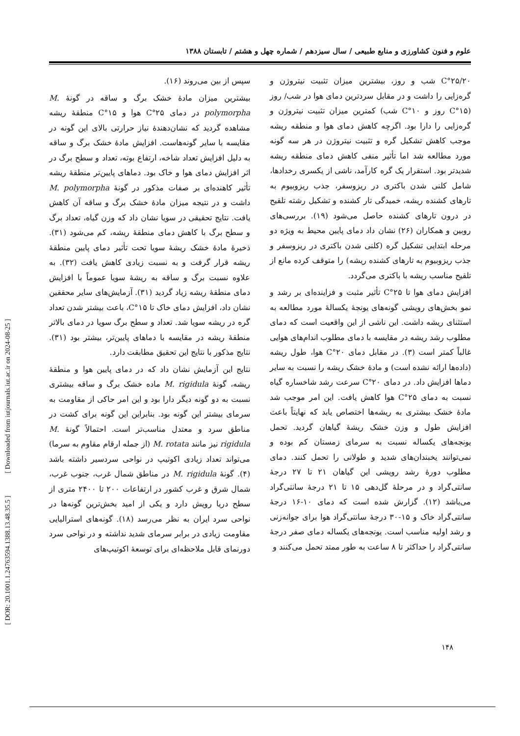علوم و فنون کشاورزی و منابع طبیعی / سال سیزدهم / شماره چهل و هشتم / تابستان ۱۳۸۸
C°۲۵/۲۰ شب و روز، بیشترین میزان تثبیت نیتروژن و گره‌زایی را داشت و در مقابل سردترین دمای هوا در شب/ روز (C°۱۵ روز و C°۱۰ شب) کمترین میزان تثبیت نیتروژن و گره‌زایی را دارا بود. اگرچه کاهش دمای هوا و منطقه ریشه موجب کاهش تشکیل گره و تثبیت نیتروژن در هر سه گونه مورد مطالعه شد اما تأثیر منفی کاهش دمای منطقه ریشه شدیدتر بود. استقرار یک گره کارآمد، ناشی از یکسری رخدادها، شامل کلنی شدن باکتری در ریزوسفر، جذب ریزوبیوم به تارهای کشنده ریشه، خمیدگی تار کشنده و تشکیل رشته تلقیح در درون تارهای کشنده حاصل می‌شود (۱۹). بررسی‌های روبین و همکاران (۲۶) نشان داد دمای پایین محیط به ویژه دو مرحله ابتدایی تشکیل گره (کلنی شدن باکتری در ریزوسفر و جذب ریزوبیوم به تارهای کشنده ریشه) را متوقف کرده مانع از تلقیح مناسب ریشه با باکتری می‌گردد.
افزایش دمای هوا تا C°۲۵ تأثیر مثبت و فزاینده‌ای بر رشد و نمو بخش‌های رویشی گونه‌های یونجهٔ یکسالهٔ مورد مطالعه به استثنای ریشه داشت. این ناشی از این واقعیت است که دمای مطلوب رشد ریشه در مقایسه با دمای مطلوب اندام‌های هوایی غالباً کمتر است (۳). در مقابل دمای C°۲۰ هوا، طول ریشه (داده‌ها ارائه نشده است) و مادهٔ خشک ریشه را نسبت به سایر دماها افزایش داد. در دمای C°۲۰ سرعت رشد شاخساره گیاه نسبت به دمای C°۲۵ هوا کاهش یافت. این امر موجب شد مادهٔ خشک بیشتری به ریشه‌ها اختصاص یابد که نهایتاً باعث افزایش طول و وزن خشک ریشهٔ گیاهان گردید. تحمل یونجه‌های یکساله نسبت به سرمای زمستان کم بوده و نمی‌توانند یخبندان‌های شدید و طولانی را تحمل کنند. دمای مطلوب دورهٔ رشد رویشی این گیاهان ۲۱ تا ۲۷ درجهٔ سانتی‌گراد و در مرحلهٔ گل‌دهی ۱۵ تا ۲۱ درجهٔ سانتی‌گراد می‌باشد (۱۲). گزارش شده است که دمای ۱۰-۱۶ درجهٔ سانتی‌گراد خاک و ۱۵-۳۰ درجهٔ سانتی‌گراد هوا برای جوانه‌زنی و رشد اولیه مناسب است. یونجه‌های یکساله دمای صفر درجهٔ سانتی‌گراد را حداکثر تا ۸ ساعت به طور ممتد تحمل می‌کنند و
سپس از بین می‌روند (۱۶).
بیشترین میزان مادهٔ خشک برگ و ساقه در گونهٔ M. polymorpha در دمای C°۲۵ هوا و C°۱۵ منطقهٔ ریشه مشاهده گردید که نشان‌دهندهٔ نیاز حرارتی بالای این گونه در مقایسه با سایر گونه‌هاست. افزایش مادهٔ خشک برگ و ساقه به دلیل افزایش تعداد شاخه، ارتفاع بوته، تعداد و سطح برگ در اثر افزایش دمای هوا و خاک بود. دماهای پایین‌تر منطقهٔ ریشه تأثیر کاهنده‌ای بر صفات مذکور در گونهٔ M. polymorpha داشت و در نتیجه میزان مادهٔ خشک برگ و ساقه آن کاهش یافت. نتایج تحقیقی در سویا نشان داد که وزن گیاه، تعداد برگ و سطح برگ با کاهش دمای منطقهٔ ریشه، کم می‌شود (۳۱). ذخیرهٔ مادهٔ خشک ریشهٔ سویا تحت تأثیر دمای پایین منطقهٔ ریشه قرار گرفت و به نسبت زیادی کاهش یافت (۳۲). به علاوه نسبت برگ و ساقه به ریشهٔ سویا عموماً با افزایش دمای منطقهٔ ریشه زیاد گردید (۳۱). آزمایش‌های سایر محققین نشان داد، افزایش دمای خاک تا C°۱۵، باعث بیشتر شدن تعداد گره در ریشه سویا شد. تعداد و سطح برگ سویا در دمای بالاتر منطقهٔ ریشه در مقایسه با دماهای پایین‌تر، بیشتر بود (۳۱). نتایج مذکور با نتایج این تحقیق مطابقت دارد.
نتایج این آزمایش نشان داد که در دمای پایین هوا و منطقهٔ ریشه، گونهٔ M. rigidula ماده خشک برگ و ساقه بیشتری نسبت به دو گونه دیگر دارا بود و این امر حاکی از مقاومت به سرمای بیشتر این گونه بود. بنابراین این گونه برای کشت در مناطق سرد و معتدل مناسب‌تر است. احتمالاً گونهٔ M. rigidula نیز مانند M. rotata (از جمله ارقام مقاوم به سرما) می‌تواند تعداد زیادی اکوتیپ در نواحی سردسیر داشته باشد (۴). گونهٔ M. rigidula در مناطق شمال غرب، جنوب غرب، شمال شرق و غرب کشور در ارتفاعات ۲۰۰ تا ۲۴۰۰ متری از سطح دریا رویش دارد و یکی از امید بخش‌ترین گونه‌ها در نواحی سرد ایران به نظر می‌رسد (۱۸). گونه‌های استرالیایی مقاومت زیادی در برابر سرمای شدید نداشته و در نواحی سرد دورنمای قابل ملاحظه‌ای برای توسعهٔ اکوتیپ‌های
[ Downloaded from iutjournals.iut.ac.ir on 2024-08-25 ]
[ DOR: 20.1001.1.24763594.1388.13.48.35.5 ]
۱۴۸